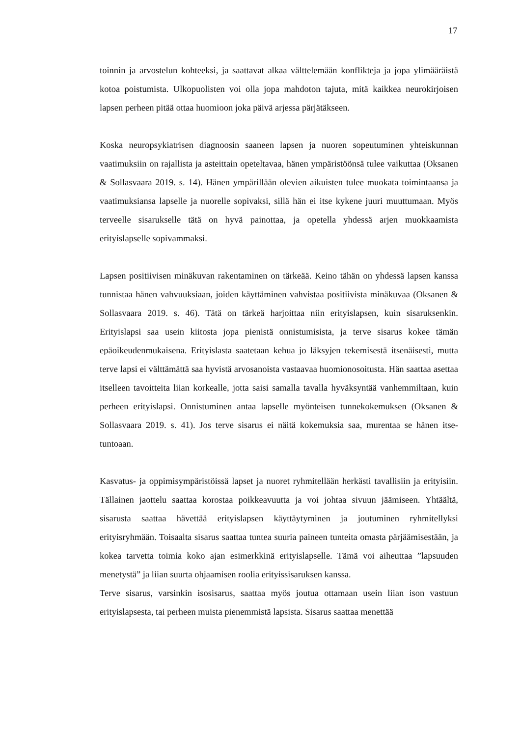17
toinnin ja arvostelun kohteeksi, ja saattavat alkaa välttelemään konflikteja ja jopa yli­määräistä kotoa poistumista. Ulkopuolisten voi olla jopa mahdoton tajuta, mitä kaik­kea neurokirjoisen lapsen perheen pitää ottaa huomioon joka päivä arjessa pärjätäk­seen.
Koska neuropsykiatrisen diagnoosin saaneen lapsen ja nuoren sopeutuminen yhteis­kunnan vaatimuksiin on rajallista ja asteittain opeteltavaa, hänen ympäristöönsä tulee vaikuttaa (Oksanen & Sollasvaara 2019. s. 14). Hänen ympärillään olevien aikuisten tulee muokata toimintaansa ja vaatimuksiansa lapselle ja nuorelle sopivaksi, sillä hän ei itse kykene juuri muuttumaan. Myös terveelle sisarukselle tätä on hyvä painottaa, ja opetella yhdessä arjen muokkaamista erityislapselle sopivammaksi.
Lapsen positiivisen minäkuvan rakentaminen on tärkeää. Keino tähän on yhdessä lap­sen kanssa tunnistaa hänen vahvuuksiaan, joiden käyttäminen vahvistaa positiivista minäkuvaa (Oksanen & Sollasvaara 2019. s. 46). Tätä on tärkeä harjoittaa niin erityis­lapsen, kuin sisaruksenkin. Erityislapsi saa usein kiitosta jopa pienistä onnistumisista, ja terve sisarus kokee tämän epäoikeudenmukaisena. Erityislasta saatetaan kehua jo läksyjen tekemisestä itsenäisesti, mutta terve lapsi ei välttämättä saa hyvistä arvosa­noista vastaavaa huomionosoitusta. Hän saattaa asettaa itselleen tavoitteita liian kor­kealle, jotta saisi samalla tavalla hyväksyntää vanhemmiltaan, kuin perheen erityis­lapsi. Onnistuminen antaa lapselle myönteisen tunnekokemuksen (Oksanen & Sollas­vaara 2019. s. 41). Jos terve sisarus ei näitä kokemuksia saa, murentaa se hänen itse­tuntoaan.
Kasvatus- ja oppimisympäristöissä lapset ja nuoret ryhmitellään herkästi tavallisiin ja erityisiin. Tällainen jaottelu saattaa korostaa poikkeavuutta ja voi johtaa sivuun jäämi­seen. Yhtäältä, sisarusta saattaa hävettää erityislapsen käyttäytyminen ja joutuminen ryhmitellyksi erityisryhmään. Toisaalta sisarus saattaa tuntea suuria paineen tunteita omasta pärjäämisestään, ja kokea tarvetta toimia koko ajan esimerkkinä erityislapselle. Tämä voi aiheuttaa ”lapsuuden menetystä” ja liian suurta ohjaamisen roolia erityissi­saruksen kanssa.
Terve sisarus, varsinkin isosisarus, saattaa myös joutua ottamaan usein liian ison vas­tuun erityislapsesta, tai perheen muista pienemmistä lapsista. Sisarus saattaa menettää